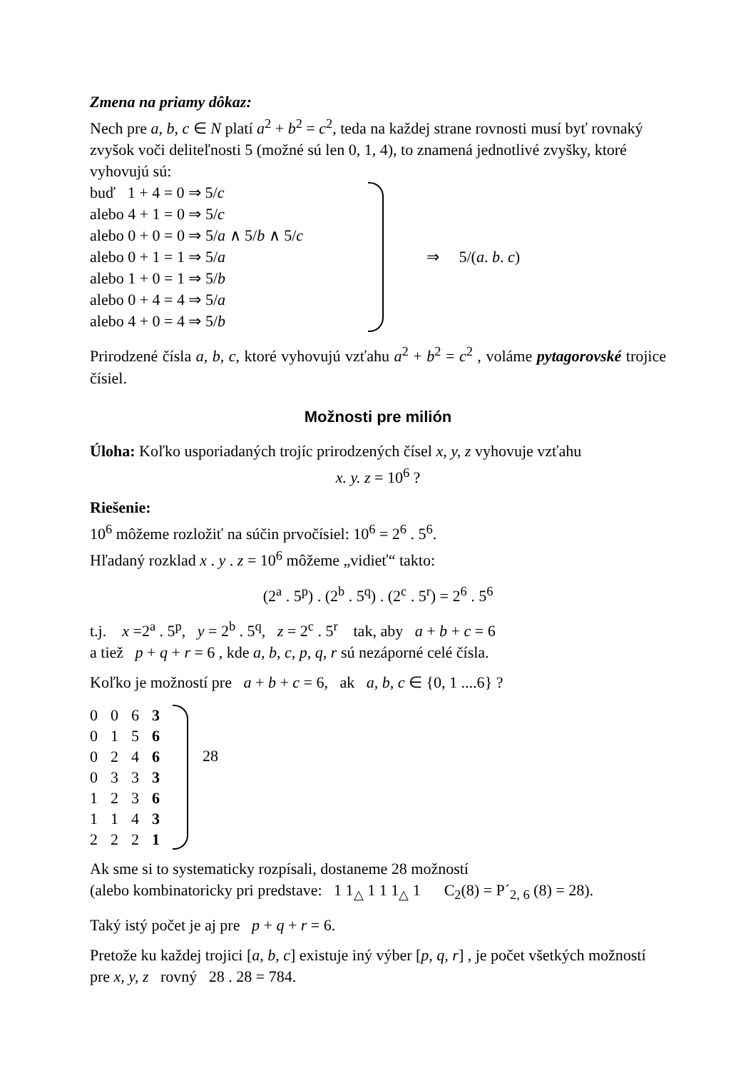Zmena na priamy dôkaz:
Nech pre a, b, c ∈ N platí a<sup>2</sup> + b<sup>2</sup> = c<sup>2</sup>, teda na každej strane rovnosti musí byť rovnaký zvyšok voči deliteľnosti 5 (možné sú len 0, 1, 4), to znamená jednotlivé zvyšky, ktoré vyhovujú sú:
buď 1 + 4 = 0 ⇒ 5/c
alebo 4 + 1 = 0 ⇒ 5/c
alebo 0 + 0 = 0 ⇒ 5/a ∧ 5/b ∧ 5/c
alebo 0 + 1 = 1 ⇒ 5/a
alebo 1 + 0 = 1 ⇒ 5/b
alebo 0 + 4 = 4 ⇒ 5/a
alebo 4 + 0 = 4 ⇒ 5/b
⇒ 5/(a. b. c)
Prirodzené čísla a, b, c, ktoré vyhovujú vzťahu a<sup>2</sup> + b<sup>2</sup> = c<sup>2</sup> , voláme pytagorovské trojice čísiel.
Možnosti pre milión
Úloha: Koľko usporiadaných trojíc prirodzených čísel x, y, z vyhovuje vzťahu
x. y. z = 10<sup>6</sup> ?
Riešenie:
10<sup>6</sup> môžeme rozložiť na súčin prvočísiel: 10<sup>6</sup> = 2<sup>6</sup> . 5<sup>6</sup>.
Hľadaný rozklad x . y . z = 10<sup>6</sup> môžeme „vidieť“ takto:
(2<sup>a</sup> . 5<sup>p</sup>) . (2<sup>b</sup> . 5<sup>q</sup>) . (2<sup>c</sup> . 5<sup>r</sup>) = 2<sup>6</sup> . 5<sup>6</sup>
t.j. x =2<sup>a</sup> . 5<sup>p</sup>, y = 2<sup>b</sup> . 5<sup>q</sup>, z = 2<sup>c</sup> . 5<sup>r</sup> tak, aby a + b + c = 6
a tiež p + q + r = 6 , kde a, b, c, p, q, r sú nezáporné celé čísla.
Koľko je možností pre a + b + c = 6, ak a, b, c ∈ {0, 1 ....6} ?
| 0 | 0 | 6 | 3 |
| 0 | 1 | 5 | 6 |
| 0 | 2 | 4 | 6 |
| 0 | 3 | 3 | 3 |
| 1 | 2 | 3 | 6 |
| 1 | 1 | 4 | 3 |
| 2 | 2 | 2 | 1 |
28
Ak sme si to systematicky rozpísali, dostaneme 28 možností
(alebo kombinatoricky pri predstave: 1 1<sub>△</sub> 1 1 1<sub>△</sub> 1 C<sub>2</sub>(8) = P´<sub>2, 6</sub> (8) = 28).
Taký istý počet je aj pre p + q + r = 6.
Pretože ku každej trojici [a, b, c] existuje iný výber [p, q, r] , je počet všetkých možností pre x, y, z rovný 28 . 28 = 784.